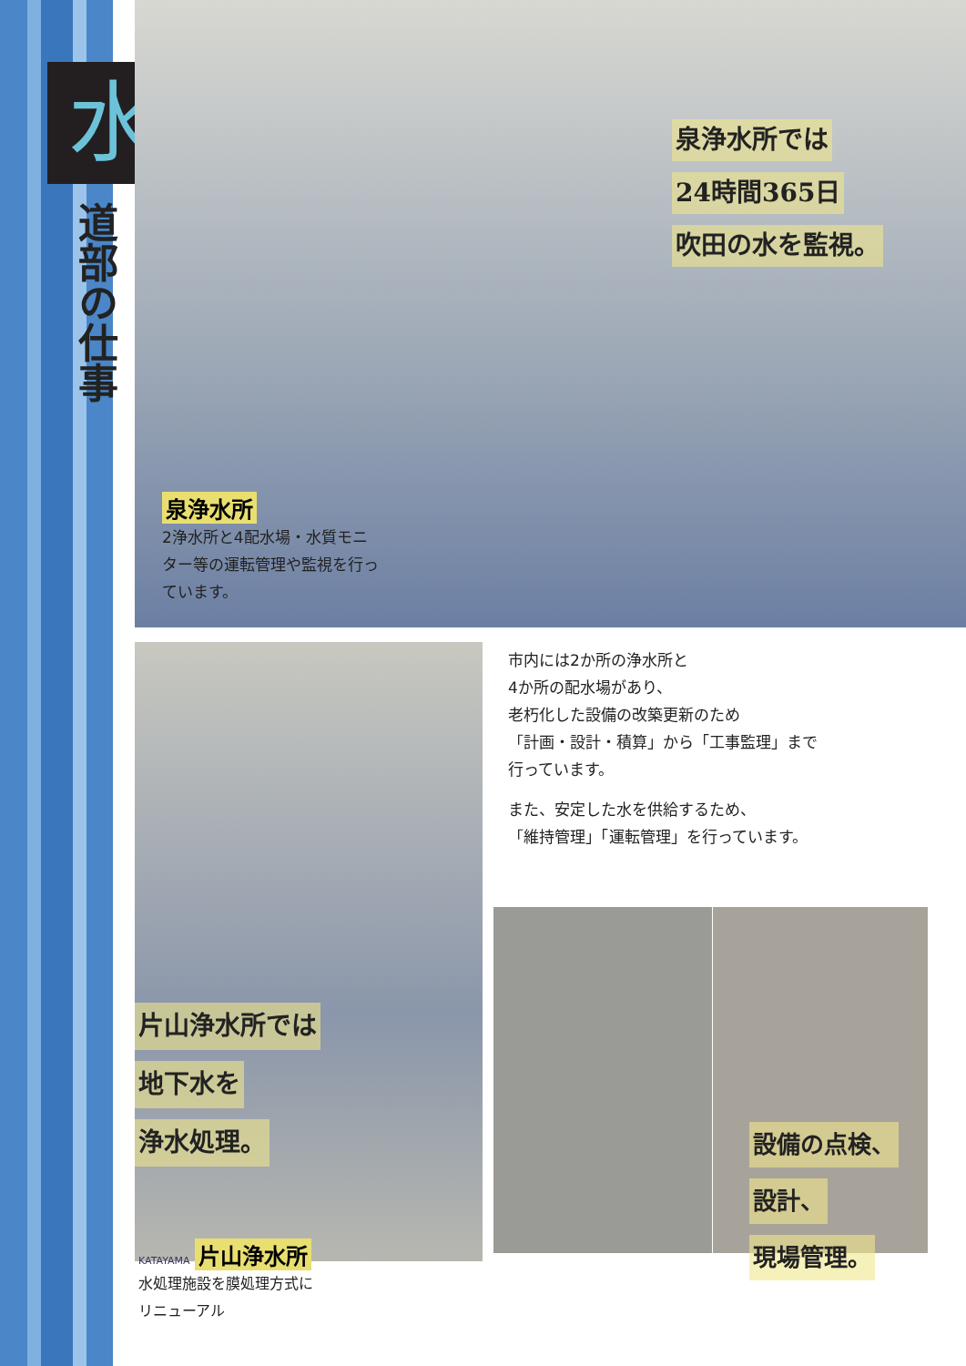水
道部の仕事
泉浄水所では
24時間365日
吹田の水を監視。
泉浄水所
2浄水所と4配水場・水質モニター等の運転管理や監視を行っています。
片山浄水所では
地下水を
浄水処理。
KATAYAMA 片山浄水所
水処理施設を膜処理方式に
リニューアル
市内には2か所の浄水所と
4か所の配水場があり、
老朽化した設備の改築更新のため
「計画・設計・積算」から「工事監理」まで
行っています。
また、安定した水を供給するため、
「維持管理」「運転管理」を行っています。
設備の点検、
設計、
現場管理。